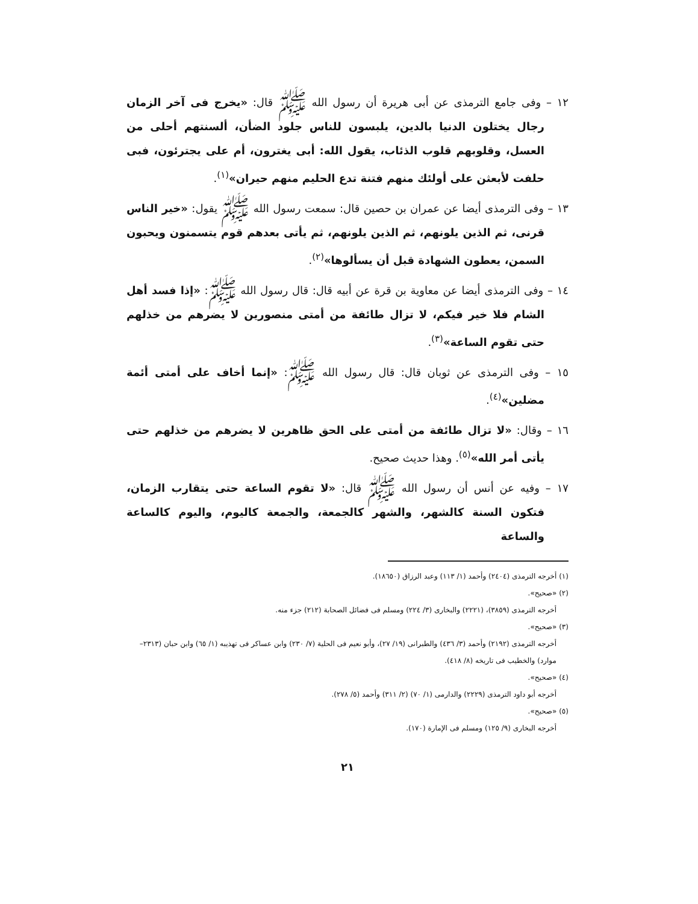١٢ – وفى جامع الترمذى عن أبى هريرة أن رسول الله ﷺ قال: «يخرج فى آخر الزمان رجال يختلون الدنيا بالدين، يلبسون للناس جلود الضأن، ألسنتهم أحلى من العسل، وقلوبهم قلوب الذئاب، يقول الله: أبى يغترون، أم على يجترئون، فبى حلفت لأبعثن على أولئك منهم فتنة تدع الحليم منهم حيران»<sup>(١)</sup>.
١٣ – وفى الترمذى أيضا عن عمران بن حصين قال: سمعت رسول الله ﷺ يقول: «خير الناس قرنى، ثم الذين يلونهم، ثم الذين يلونهم، ثم يأتى بعدهم قوم يتسمنون ويحبون السمن، يعطون الشهادة قبل أن يسألوها»<sup>(٢)</sup>.
١٤ – وفى الترمذى أيضا عن معاوية بن قرة عن أبيه قال: قال رسول الله ﷺ: «إذا فسد أهل الشام فلا خير فيكم، لا تزال طائفة من أمتى منصورين لا يضرهم من خذلهم حتى تقوم الساعة»<sup>(٣)</sup>.
١٥ – وفى الترمذى عن ثوبان قال: قال رسول الله ﷺ: «إنما أخاف على أمتى أئمة مضلين»<sup>(٤)</sup>.
١٦ – وقال: «لا تزال طائفة من أمتى على الحق ظاهرين لا يضرهم من خذلهم حتى يأتى أمر الله»<sup>(٥)</sup>. وهذا حديث صحيح.
١٧ – وفيه عن أنس أن رسول الله ﷺ قال: «لا تقوم الساعة حتى يتقارب الزمان، فتكون السنة كالشهر، والشهر كالجمعة، والجمعة كاليوم، واليوم كالساعة والساعة
(١) أخرجه الترمذى (٢٤٠٤) وأحمد (١/ ١١٣) وعبد الرزاق (١٨٦٥٠).
(٢) «صحيح».
أخرجه الترمذى (٣٨٥٩)، (٢٢٢١) والبخارى (٣/ ٢٢٤) ومسلم فى فضائل الصحابة (٢١٢) جزء منه.
(٣) «صحيح».
أخرجه الترمذى (٢١٩٢) وأحمد (٣/ ٤٣٦) والطبرانى (١٩/ ٢٧)، وأبو نعيم فى الحلية (٧/ ٢٣٠) وابن عساكر فى تهذيبه (١/ ٦٥) وابن حبان (٢٣١٣– موارد) والخطيب فى تاريخه (٨/ ٤١٨).
(٤) «صحيح».
أخرجه أبو داود الترمذى (٢٢٢٩) والدارمى (١/ ٧٠) (٢/ ٣١١) وأحمد (٥/ ٢٧٨).
(٥) «صحيح».
أخرجه البخارى (٩/ ١٢٥) ومسلم فى الإمارة (١٧٠).
٢١